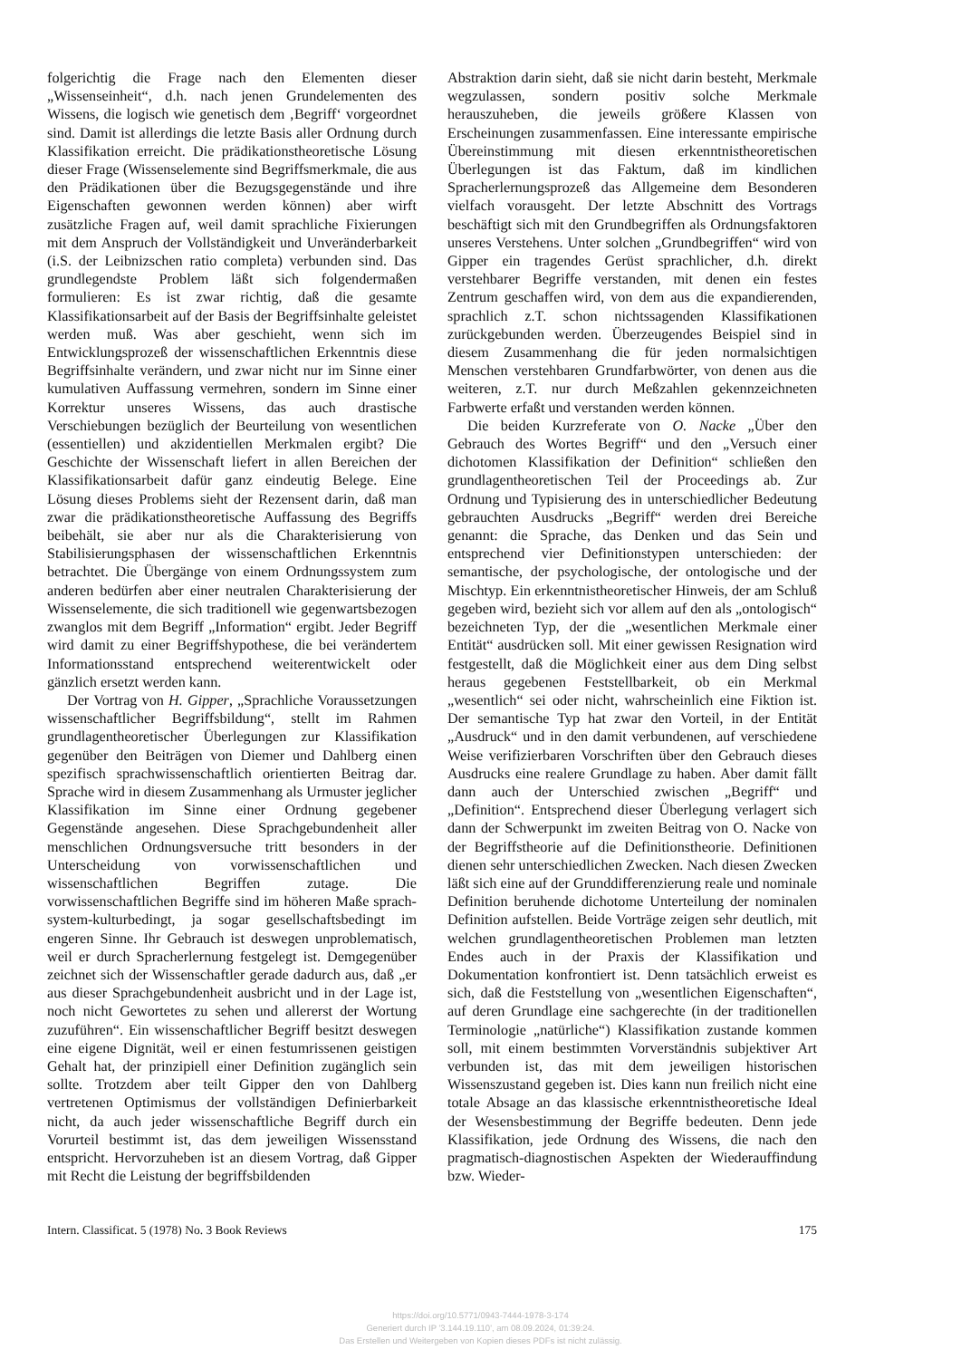folgerichtig die Frage nach den Elementen dieser „Wissenseinheit“, d.h. nach jenen Grundelementen des Wissens, die logisch wie genetisch dem ‚Begriff‘ vorgeordnet sind. Damit ist allerdings die letzte Basis aller Ordnung durch Klassifikation erreicht. Die prädikationstheoretische Lösung dieser Frage (Wissenselemente sind Begriffsmerkmale, die aus den Prädikationen über die Bezugsgegenstände und ihre Eigenschaften gewonnen werden können) aber wirft zusätzliche Fragen auf, weil damit sprachliche Fixierungen mit dem Anspruch der Vollständigkeit und Unveränderbarkeit (i.S. der Leibnizschen ratio completa) verbunden sind. Das grundlegendste Problem läßt sich folgendermaßen formulieren: Es ist zwar richtig, daß die gesamte Klassifikationsarbeit auf der Basis der Begriffsinhalte geleistet werden muß. Was aber geschieht, wenn sich im Entwicklungsprozeß der wissenschaftlichen Erkenntnis diese Begriffsinhalte verändern, und zwar nicht nur im Sinne einer kumulativen Auffassung vermehren, sondern im Sinne einer Korrektur unseres Wissens, das auch drastische Verschiebungen bezüglich der Beurteilung von wesentlichen (essentiellen) und akzidentiellen Merkmalen ergibt? Die Geschichte der Wissenschaft liefert in allen Bereichen der Klassifikationsarbeit dafür ganz eindeutig Belege. Eine Lösung dieses Problems sieht der Rezensent darin, daß man zwar die prädikationstheoretische Auffassung des Begriffs beibehält, sie aber nur als die Charakterisierung von Stabilisierungsphasen der wissenschaftlichen Erkenntnis betrachtet. Die Übergänge von einem Ordnungssystem zum anderen bedürfen aber einer neutralen Charakterisierung der Wissenselemente, die sich traditionell wie gegenwartsbezogen zwanglos mit dem Begriff „Information“ ergibt. Jeder Begriff wird damit zu einer Begriffshypothese, die bei verändertem Informationsstand entsprechend weiterentwickelt oder gänzlich ersetzt werden kann.
Der Vortrag von H. Gipper, „Sprachliche Voraussetzungen wissenschaftlicher Begriffsbildung“, stellt im Rahmen grundlagentheoretischer Überlegungen zur Klassifikation gegenüber den Beiträgen von Diemer und Dahlberg einen spezifisch sprachwissenschaftlich orientierten Beitrag dar. Sprache wird in diesem Zusammenhang als Urmuster jeglicher Klassifikation im Sinne einer Ordnung gegebener Gegenstände angesehen. Diese Sprachgebundenheit aller menschlichen Ordnungsversuche tritt besonders in der Unterscheidung von vorwissenschaftlichen und wissenschaftlichen Begriffen zutage. Die vorwissenschaftlichen Begriffe sind im höheren Maße sprach-system-kulturbedingt, ja sogar gesellschaftsbedingt im engeren Sinne. Ihr Gebrauch ist deswegen unproblematisch, weil er durch Spracherlernung festgelegt ist. Demgegenüber zeichnet sich der Wissenschaftler gerade dadurch aus, daß „er aus dieser Sprachgebundenheit ausbricht und in der Lage ist, noch nicht Gewortetes zu sehen und allererst der Wortung zuzuführen“. Ein wissenschaftlicher Begriff besitzt deswegen eine eigene Dignität, weil er einen festumrissenen geistigen Gehalt hat, der prinzipiell einer Definition zugänglich sein sollte. Trotzdem aber teilt Gipper den von Dahlberg vertretenen Optimismus der vollständigen Definierbarkeit nicht, da auch jeder wissenschaftliche Begriff durch ein Vorurteil bestimmt ist, das dem jeweiligen Wissensstand entspricht. Hervorzuheben ist an diesem Vortrag, daß Gipper mit Recht die Leistung der begriffsbildenden
Abstraktion darin sieht, daß sie nicht darin besteht, Merkmale wegzulassen, sondern positiv solche Merkmale herauszuheben, die jeweils größere Klassen von Erscheinungen zusammenfassen. Eine interessante empirische Übereinstimmung mit diesen erkenntnistheoretischen Überlegungen ist das Faktum, daß im kindlichen Spracherlernungsprozeß das Allgemeine dem Besonderen vielfach vorausgeht. Der letzte Abschnitt des Vortrags beschäftigt sich mit den Grundbegriffen als Ordnungsfaktoren unseres Verstehens. Unter solchen „Grundbegriffen“ wird von Gipper ein tragendes Gerüst sprachlicher, d.h. direkt verstehbarer Begriffe verstanden, mit denen ein festes Zentrum geschaffen wird, von dem aus die expandierenden, sprachlich z.T. schon nichtssagenden Klassifikationen zurückgebunden werden. Überzeugendes Beispiel sind in diesem Zusammenhang die für jeden normalsichtigen Menschen verstehbaren Grundfarbwörter, von denen aus die weiteren, z.T. nur durch Meßzahlen gekennzeichneten Farbwerte erfaßt und verstanden werden können.
Die beiden Kurzreferate von O. Nacke „Über den Gebrauch des Wortes Begriff“ und den „Versuch einer dichotomen Klassifikation der Definition“ schließen den grundlagentheoretischen Teil der Proceedings ab. Zur Ordnung und Typisierung des in unterschiedlicher Bedeutung gebrauchten Ausdrucks „Begriff“ werden drei Bereiche genannt: die Sprache, das Denken und das Sein und entsprechend vier Definitionstypen unterschieden: der semantische, der psychologische, der ontologische und der Mischtyp. Ein erkenntnistheoretischer Hinweis, der am Schluß gegeben wird, bezieht sich vor allem auf den als „ontologisch“ bezeichneten Typ, der die „wesentlichen Merkmale einer Entität“ ausdrücken soll. Mit einer gewissen Resignation wird festgestellt, daß die Möglichkeit einer aus dem Ding selbst heraus gegebenen Feststellbarkeit, ob ein Merkmal „wesentlich“ sei oder nicht, wahrscheinlich eine Fiktion ist. Der semantische Typ hat zwar den Vorteil, in der Entität „Ausdruck“ und in den damit verbundenen, auf verschiedene Weise verifizierbaren Vorschriften über den Gebrauch dieses Ausdrucks eine realere Grundlage zu haben. Aber damit fällt dann auch der Unterschied zwischen „Begriff“ und „Definition“. Entsprechend dieser Überlegung verlagert sich dann der Schwerpunkt im zweiten Beitrag von O. Nacke von der Begriffstheorie auf die Definitionstheorie. Definitionen dienen sehr unterschiedlichen Zwecken. Nach diesen Zwecken läßt sich eine auf der Grunddifferenzierung reale und nominale Definition beruhende dichotome Unterteilung der nominalen Definition aufstellen. Beide Vorträge zeigen sehr deutlich, mit welchen grundlagentheoretischen Problemen man letzten Endes auch in der Praxis der Klassifikation und Dokumentation konfrontiert ist. Denn tatsächlich erweist es sich, daß die Feststellung von „wesentlichen Eigenschaften“, auf deren Grundlage eine sachgerechte (in der traditionellen Terminologie „natürliche“) Klassifikation zustande kommen soll, mit einem bestimmten Vorverständnis subjektiver Art verbunden ist, das mit dem jeweiligen historischen Wissenszustand gegeben ist. Dies kann nun freilich nicht eine totale Absage an das klassische erkenntnistheoretische Ideal der Wesensbestimmung der Begriffe bedeuten. Denn jede Klassifikation, jede Ordnung des Wissens, die nach den pragmatisch-diagnostischen Aspekten der Wiederauffindung bzw. Wieder-
Intern. Classificat. 5 (1978) No. 3 Book Reviews 175
https://doi.org/10.5771/0943-7444-1978-3-174
Generiert durch IP '3.144.19.110', am 08.09.2024, 01:39:24.
Das Erstellen und Weitergeben von Kopien dieses PDFs ist nicht zulässig.